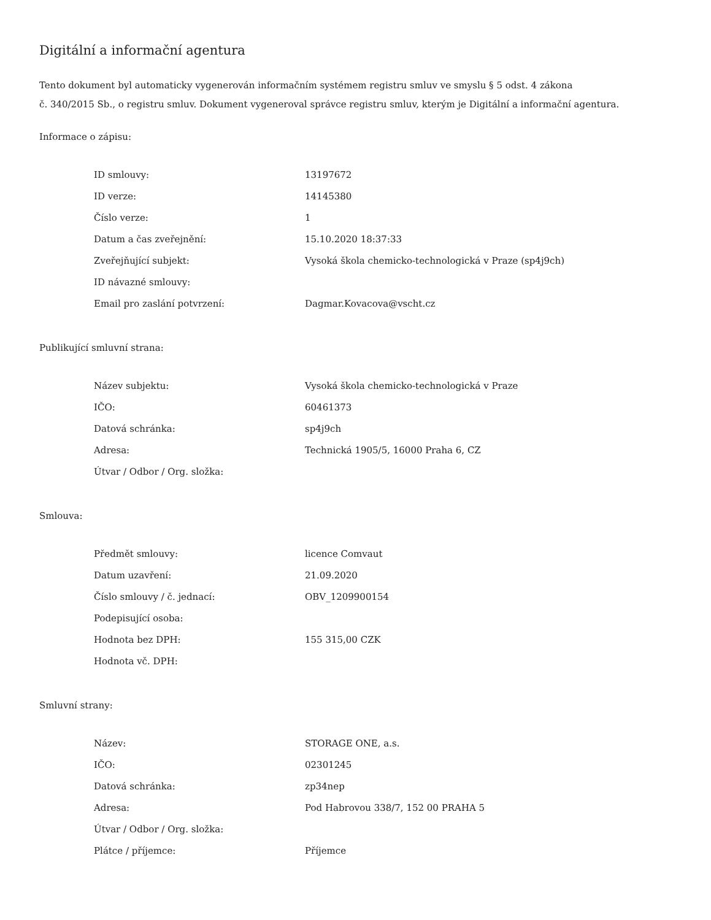Digitální a informační agentura
Tento dokument byl automaticky vygenerován informačním systémem registru smluv ve smyslu § 5 odst. 4 zákona
č. 340/2015 Sb., o registru smluv. Dokument vygeneroval správce registru smluv, kterým je Digitální a informační agentura.
Informace o zápisu:
| ID smlouvy: | 13197672 |
| ID verze: | 14145380 |
| Číslo verze: | 1 |
| Datum a čas zveřejnění: | 15.10.2020 18:37:33 |
| Zveřejňující subjekt: | Vysoká škola chemicko-technologická v Praze (sp4j9ch) |
| ID návazné smlouvy: | |
| Email pro zaslání potvrzení: | Dagmar.Kovacova@vscht.cz |
Publikující smluvní strana:
| Název subjektu: | Vysoká škola chemicko-technologická v Praze |
| IČO: | 60461373 |
| Datová schránka: | sp4j9ch |
| Adresa: | Technická 1905/5, 16000 Praha 6, CZ |
| Útvar / Odbor / Org. složka: | |
Smlouva:
| Předmět smlouvy: | licence Comvaut |
| Datum uzavření: | 21.09.2020 |
| Číslo smlouvy / č. jednací: | OBV_1209900154 |
| Podepisující osoba: | |
| Hodnota bez DPH: | 155 315,00 CZK |
| Hodnota vč. DPH: | |
Smluvní strany:
| Název: | STORAGE ONE, a.s. |
| IČO: | 02301245 |
| Datová schránka: | zp34nep |
| Adresa: | Pod Habrovou 338/7, 152 00 PRAHA 5 |
| Útvar / Odbor / Org. složka: | |
| Plátce / příjemce: | Příjemce |